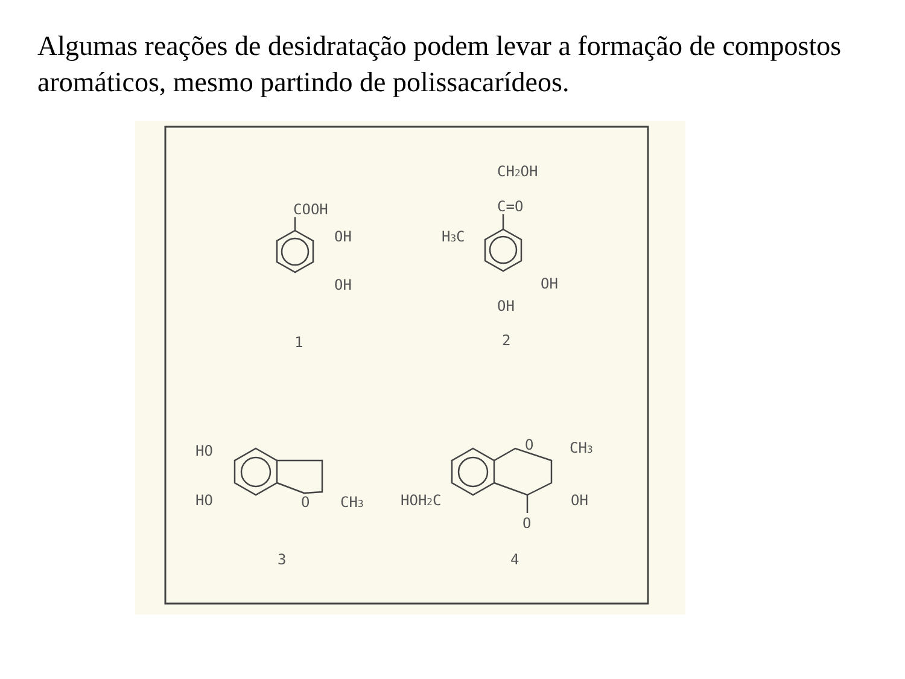Algumas reações de desidratação podem levar a formação de compostos aromáticos, mesmo partindo de polissacarídeos.
COOH
OH
OH
1
CH2OH
C=O
H3C
OH
OH
2
HO
HO
O
CH3
3
O
CH3
HOH2C
OH
O
4